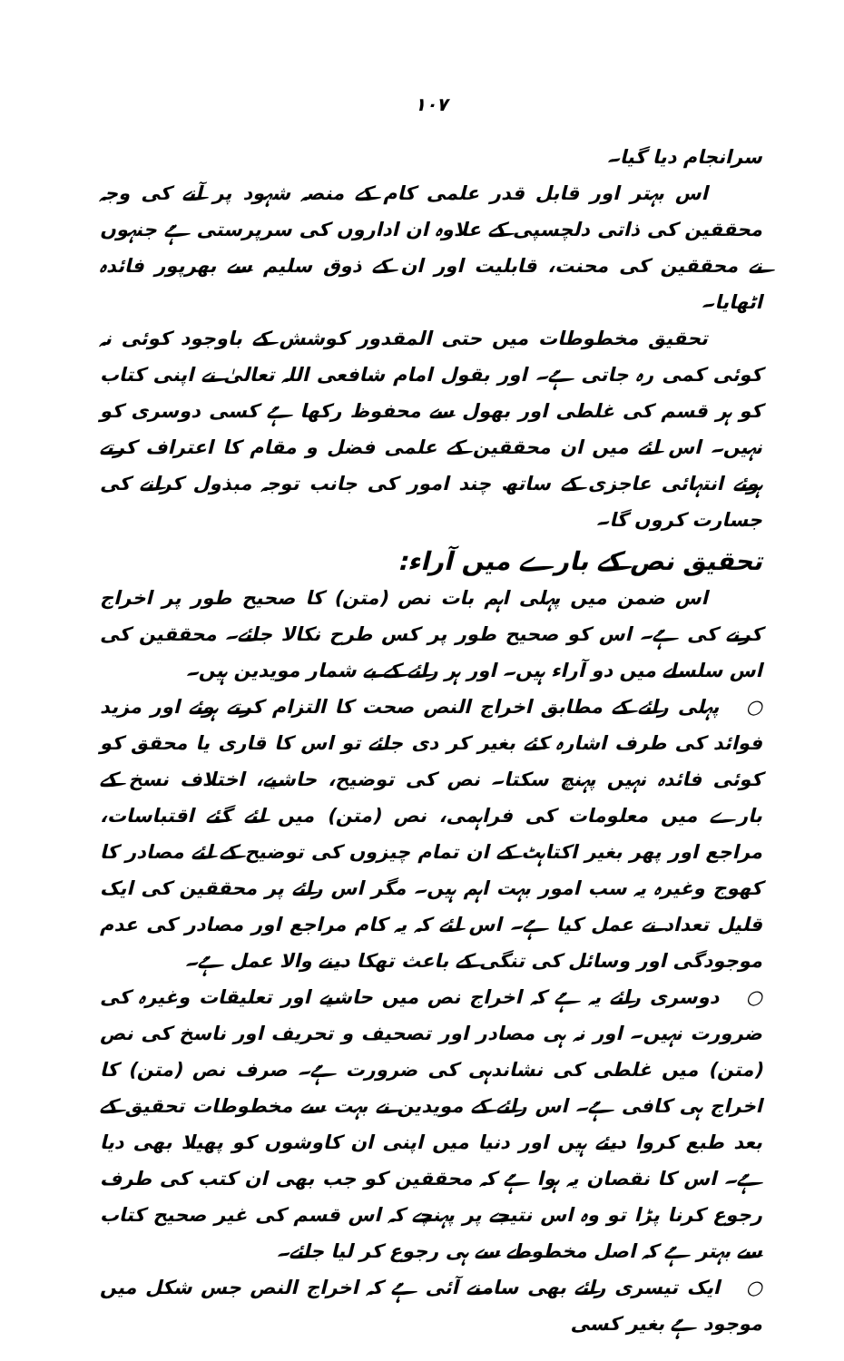۱۰۷
سرانجام دیا گیا۔
اس بہتر اور قابل قدر علمی کام کے منصہ شہود پر آنے کی وجہ محققین کی ذاتی دلچسپی کے علاوہ ان اداروں کی سرپرستی ہے جنہوں نے محققین کی محنت، قابلیت اور ان کے ذوق سلیم سے بھرپور فائدہ اٹھایا۔
تحقیق مخطوطات میں حتی المقدور کوشش کے باوجود کوئی نہ کوئی کمی رہ جاتی ہے۔ اور بقول امام شافعی اللہ تعالیٰ نے اپنی کتاب کو ہر قسم کی غلطی اور بھول سے محفوظ رکھا ہے کسی دوسری کو نہیں۔ اس لئے میں ان محققین کے علمی فضل و مقام کا اعتراف کرتے ہوئے انتہائی عاجزی کے ساتھ چند امور کی جانب توجہ مبذول کرانے کی جسارت کروں گا۔
تحقیق نص کے بارے میں آراء:
اس ضمن میں پہلی اہم بات نص (متن) کا صحیح طور پر اخراج کرنے کی ہے۔ اس کو صحیح طور پر کس طرح نکالا جائے۔ محققین کی اس سلسلے میں دو آراء ہیں۔ اور ہر رائے کے بے شمار مویدین ہیں۔
○ پہلی رائے کے مطابق اخراج النص صحت کا التزام کرتے ہوئے اور مزید فوائد کی طرف اشارہ کئے بغیر کر دی جائے تو اس کا قاری یا محقق کو کوئی فائدہ نہیں پہنچ سکتا۔ نص کی توضیح، حاشیے، اختلاف نسخ کے بارے میں معلومات کی فراہمی، نص (متن) میں لئے گئے اقتباسات، مراجع اور پھر بغیر اکتاہٹ کے ان تمام چیزوں کی توضیح کے لئے مصادر کا کھوج وغیرہ یہ سب امور بہت اہم ہیں۔ مگر اس رائے پر محققین کی ایک قلیل تعداد نے عمل کیا ہے۔ اس لئے کہ یہ کام مراجع اور مصادر کی عدم موجودگی اور وسائل کی تنگی کے باعث تھکا دینے والا عمل ہے۔
○ دوسری رائے یہ ہے کہ اخراج نص میں حاشیے اور تعلیقات وغیرہ کی ضرورت نہیں۔ اور نہ ہی مصادر اور تصحیف و تحریف اور ناسخ کی نص (متن) میں غلطی کی نشاندہی کی ضرورت ہے۔ صرف نص (متن) کا اخراج ہی کافی ہے۔ اس رائے کے مویدین نے بہت سے مخطوطات تحقیق کے بعد طبع کروا دیئے ہیں اور دنیا میں اپنی ان کاوشوں کو پھیلا بھی دیا ہے۔ اس کا نقصان یہ ہوا ہے کہ محققین کو جب بھی ان کتب کی طرف رجوع کرنا پڑا تو وہ اس نتیجے پر پہنچے کہ اس قسم کی غیر صحیح کتاب سے بہتر ہے کہ اصل مخطوطے سے ہی رجوع کر لیا جائے۔
○ ایک تیسری رائے بھی سامنے آئی ہے کہ اخراج النص جس شکل میں موجود ہے بغیر کسی